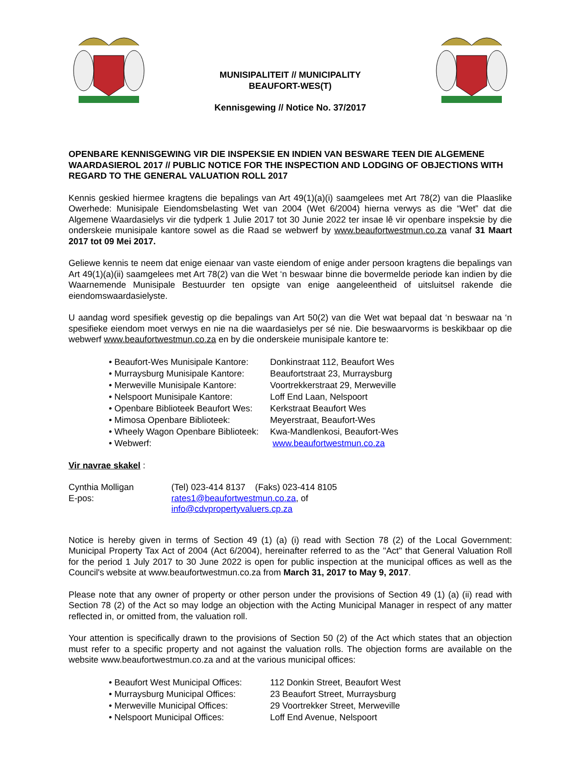MUNISIPALITEIT // MUNICIPALITY
BEAUFORT-WES(T)
Kennisgewing // Notice No. 37/2017
OPENBARE KENNISGEWING VIR DIE INSPEKSIE EN INDIEN VAN BESWARE TEEN DIE ALGEMENE WAARDASIEROL 2017 // PUBLIC NOTICE FOR THE INSPECTION AND LODGING OF OBJECTIONS WITH REGARD TO THE GENERAL VALUATION ROLL 2017
Kennis geskied hiermee kragtens die bepalings van Art 49(1)(a)(i) saamgelees met Art 78(2) van die Plaaslike Owerhede: Munisipale Eiendomsbelasting Wet van 2004 (Wet 6/2004) hierna verwys as die “Wet” dat die Algemene Waardasielys vir die tydperk 1 Julie 2017 tot 30 Junie 2022 ter insae lê vir openbare inspeksie by die onderskeie munisipale kantore sowel as die Raad se webwerf by www.beaufortwestmun.co.za vanaf 31 Maart 2017 tot 09 Mei 2017.
Geliewe kennis te neem dat enige eienaar van vaste eiendom of enige ander persoon kragtens die bepalings van Art 49(1)(a)(ii) saamgelees met Art 78(2) van die Wet ‘n beswaar binne die bovermelde periode kan indien by die Waarnemende Munisipale Bestuurder ten opsigte van enige aangeleentheid of uitsluitsel rakende die eiendomswaardasielyste.
U aandag word spesifiek gevestig op die bepalings van Art 50(2) van die Wet wat bepaal dat ‘n beswaar na ‘n spesifieke eiendom moet verwys en nie na die waardasielys per sé nie. Die beswaarvorms is beskikbaar op die webwerf www.beaufortwestmun.co.za en by die onderskeie munisipale kantore te:
• Beaufort-Wes Munisipale Kantore: Donkinstraat 112, Beaufort Wes
• Murraysburg Munisipale Kantore: Beaufortstraat 23, Murraysburg
• Merweville Munisipale Kantore: Voortrekkerstraat 29, Merweville
• Nelspoort Munisipale Kantore: Loff End Laan, Nelspoort
• Openbare Biblioteek Beaufort Wes: Kerkstraat Beaufort Wes
• Mimosa Openbare Biblioteek: Meyerstraat, Beaufort-Wes
• Wheely Wagon Openbare Biblioteek: Kwa-Mandlenkosi, Beaufort-Wes
• Webwerf: www.beaufortwestmun.co.za
Vir navrae skakel :
| Cynthia Molligan | (Tel) 023-414 8137 (Faks) 023-414 8105 |
| E-pos: | rates1@beaufortwestmun.co.za , of info@cdvpropertyvaluers.cp.za |
Notice is hereby given in terms of Section 49 (1) (a) (i) read with Section 78 (2) of the Local Government: Municipal Property Tax Act of 2004 (Act 6/2004), hereinafter referred to as the "Act" that General Valuation Roll for the period 1 July 2017 to 30 June 2022 is open for public inspection at the municipal offices as well as the Council's website at www.beaufortwestmun.co.za from March 31, 2017 to May 9, 2017.
Please note that any owner of property or other person under the provisions of Section 49 (1) (a) (ii) read with Section 78 (2) of the Act so may lodge an objection with the Acting Municipal Manager in respect of any matter reflected in, or omitted from, the valuation roll.
Your attention is specifically drawn to the provisions of Section 50 (2) of the Act which states that an objection must refer to a specific property and not against the valuation rolls. The objection forms are available on the website www.beaufortwestmun.co.za and at the various municipal offices:
• Beaufort West Municipal Offices: 112 Donkin Street, Beaufort West
• Murraysburg Municipal Offices: 23 Beaufort Street, Murraysburg
• Merweville Municipal Offices: 29 Voortrekker Street, Merweville
• Nelspoort Municipal Offices: Loff End Avenue, Nelspoort